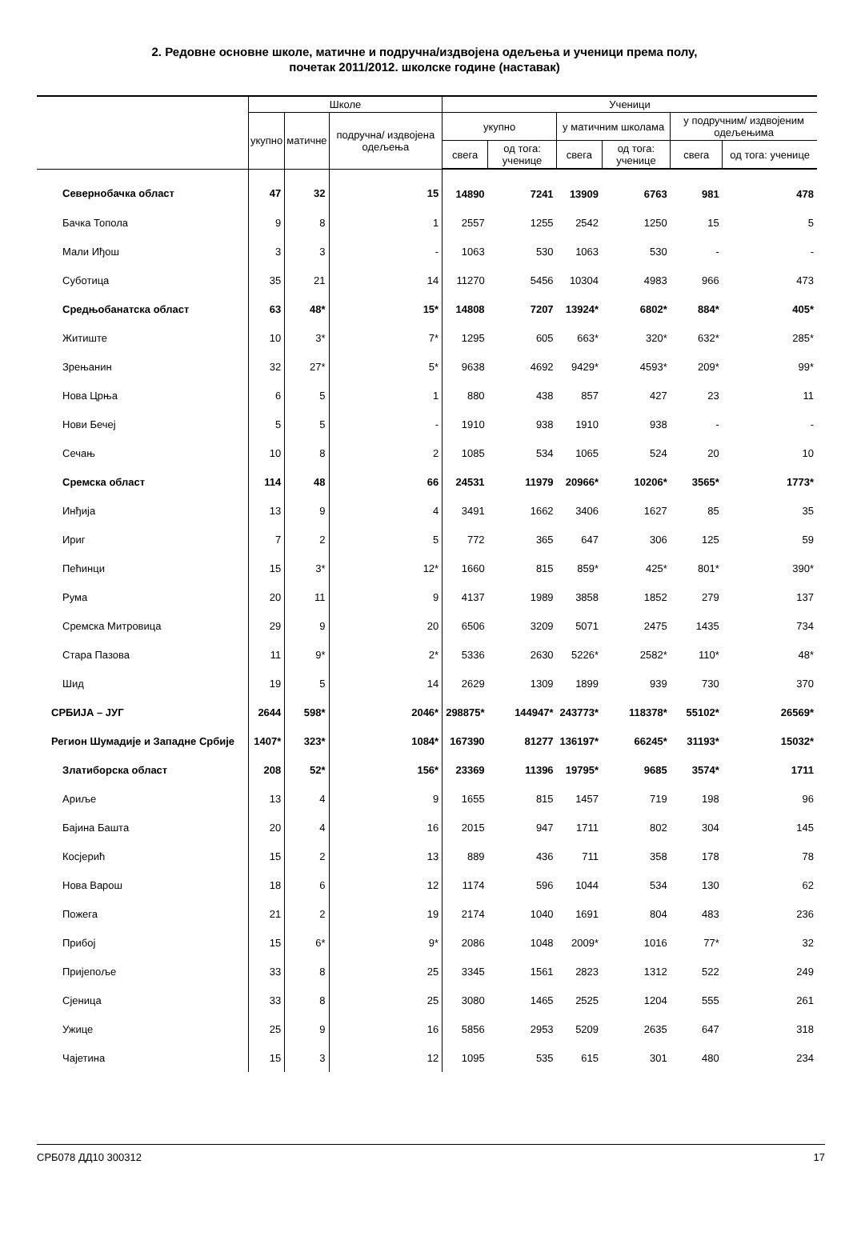2. Редовне основне школе, матичне и подручна/издвојена одељења и ученици према полу,
почетак 2011/2012. школске године (наставак)
| | Школе | | | Ученици | | | | | |
| --- | --- | --- | --- | --- | --- | --- | --- | --- | --- |
| | укупно | матичне | подручна/ издвојена одељења | укупно | | у матичним школама | | у подручним/ издвојеним одељењима | |
| | | | | свега | од тога: ученице | свега | од тога: ученице | свега | од тога: ученице |
| Севернобачка област | 47 | 32 | 15 | 14890 | 7241 | 13909 | 6763 | 981 | 478 |
| Бачка Топола | 9 | 8 | 1 | 2557 | 1255 | 2542 | 1250 | 15 | 5 |
| Мали Иђош | 3 | 3 | - | 1063 | 530 | 1063 | 530 | - | - |
| Суботица | 35 | 21 | 14 | 11270 | 5456 | 10304 | 4983 | 966 | 473 |
| Средњобанатска област | 63 | 48* | 15* | 14808 | 7207 | 13924* | 6802* | 884* | 405* |
| Житиште | 10 | 3* | 7* | 1295 | 605 | 663* | 320* | 632* | 285* |
| Зрењанин | 32 | 27* | 5* | 9638 | 4692 | 9429* | 4593* | 209* | 99* |
| Нова Црња | 6 | 5 | 1 | 880 | 438 | 857 | 427 | 23 | 11 |
| Нови Бечеј | 5 | 5 | - | 1910 | 938 | 1910 | 938 | - | - |
| Сечањ | 10 | 8 | 2 | 1085 | 534 | 1065 | 524 | 20 | 10 |
| Сремска област | 114 | 48 | 66 | 24531 | 11979 | 20966* | 10206* | 3565* | 1773* |
| Инђија | 13 | 9 | 4 | 3491 | 1662 | 3406 | 1627 | 85 | 35 |
| Ириг | 7 | 2 | 5 | 772 | 365 | 647 | 306 | 125 | 59 |
| Пећинци | 15 | 3* | 12* | 1660 | 815 | 859* | 425* | 801* | 390* |
| Рума | 20 | 11 | 9 | 4137 | 1989 | 3858 | 1852 | 279 | 137 |
| Сремска Митровица | 29 | 9 | 20 | 6506 | 3209 | 5071 | 2475 | 1435 | 734 |
| Стара Пазова | 11 | 9* | 2* | 5336 | 2630 | 5226* | 2582* | 110* | 48* |
| Шид | 19 | 5 | 14 | 2629 | 1309 | 1899 | 939 | 730 | 370 |
| СРБИЈА – ЈУГ | 2644 | 598* | 2046* | 298875* | 144947* | 243773* | 118378* | 55102* | 26569* |
| Регион Шумадије и Западне Србије | 1407* | 323* | 1084* | 167390 | 81277 | 136197* | 66245* | 31193* | 15032* |
| Златиборска област | 208 | 52* | 156* | 23369 | 11396 | 19795* | 9685 | 3574* | 1711 |
| Ариље | 13 | 4 | 9 | 1655 | 815 | 1457 | 719 | 198 | 96 |
| Бајина Башта | 20 | 4 | 16 | 2015 | 947 | 1711 | 802 | 304 | 145 |
| Косјерић | 15 | 2 | 13 | 889 | 436 | 711 | 358 | 178 | 78 |
| Нова Варош | 18 | 6 | 12 | 1174 | 596 | 1044 | 534 | 130 | 62 |
| Пожега | 21 | 2 | 19 | 2174 | 1040 | 1691 | 804 | 483 | 236 |
| Прибој | 15 | 6* | 9* | 2086 | 1048 | 2009* | 1016 | 77* | 32 |
| Пријепоље | 33 | 8 | 25 | 3345 | 1561 | 2823 | 1312 | 522 | 249 |
| Сјеница | 33 | 8 | 25 | 3080 | 1465 | 2525 | 1204 | 555 | 261 |
| Ужице | 25 | 9 | 16 | 5856 | 2953 | 5209 | 2635 | 647 | 318 |
| Чајетина | 15 | 3 | 12 | 1095 | 535 | 615 | 301 | 480 | 234 |
СРБ078 ДД10 300312 17